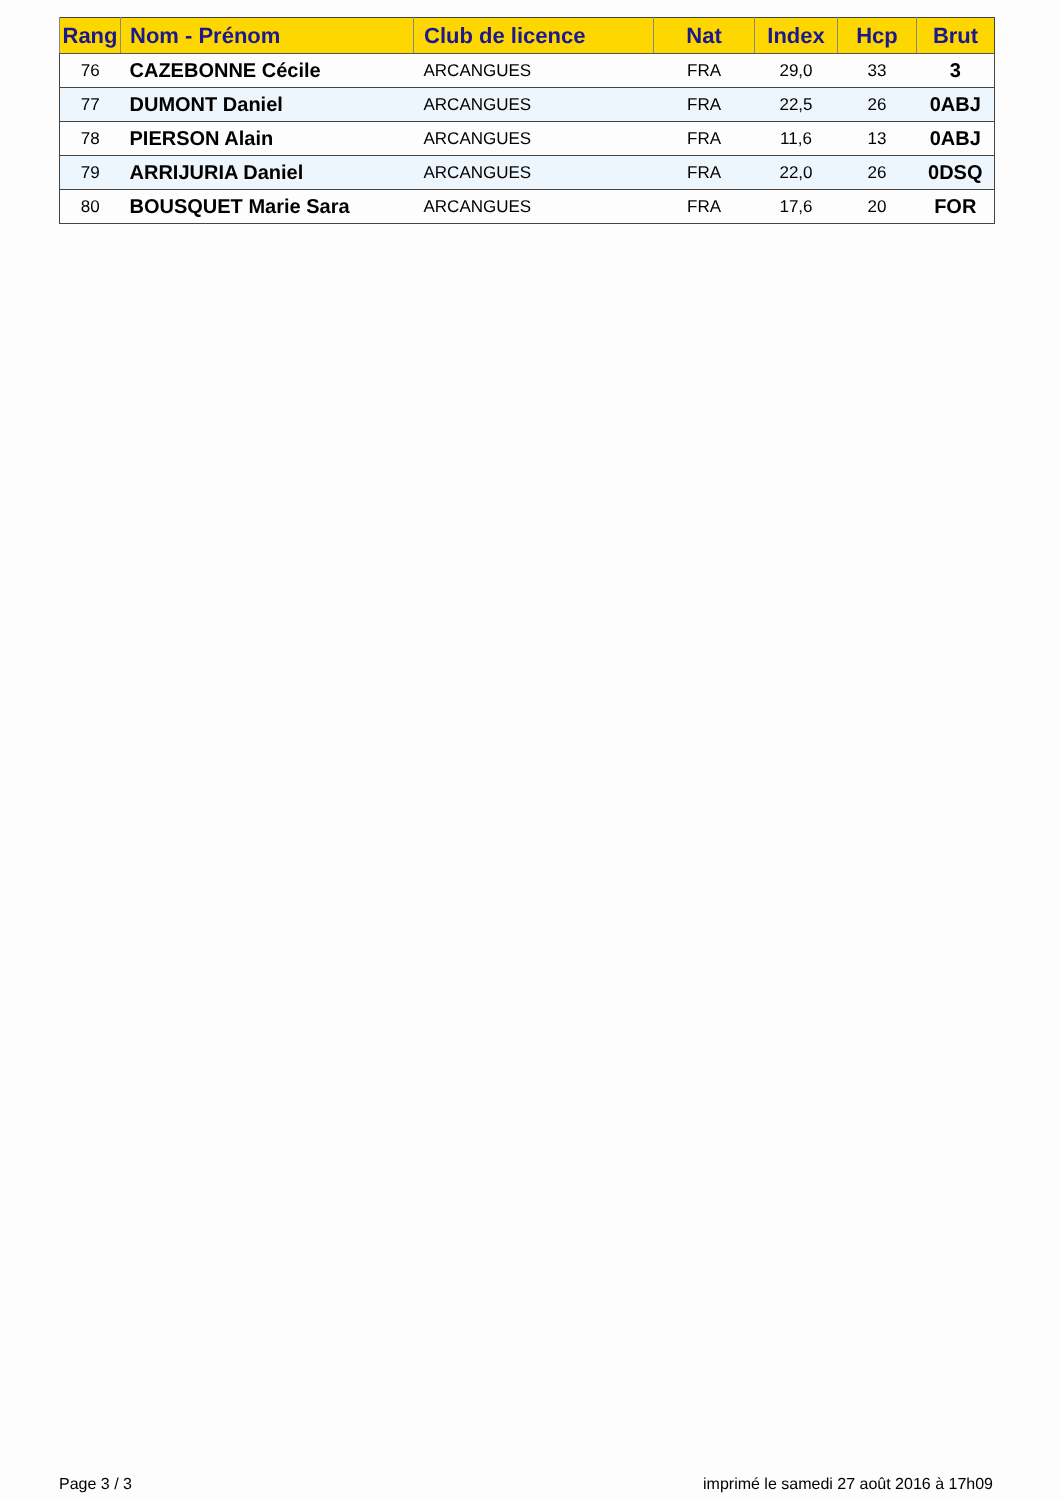| Rang | Nom - Prénom | Club de licence | Nat | Index | Hcp | Brut |
| --- | --- | --- | --- | --- | --- | --- |
| 76 | CAZEBONNE Cécile | ARCANGUES | FRA | 29,0 | 33 | 3 |
| 77 | DUMONT Daniel | ARCANGUES | FRA | 22,5 | 26 | 0ABJ |
| 78 | PIERSON Alain | ARCANGUES | FRA | 11,6 | 13 | 0ABJ |
| 79 | ARRIJURIA Daniel | ARCANGUES | FRA | 22,0 | 26 | 0DSQ |
| 80 | BOUSQUET Marie Sara | ARCANGUES | FRA | 17,6 | 20 | FOR |
Page 3 / 3
imprimé le samedi 27 août 2016 à 17h09